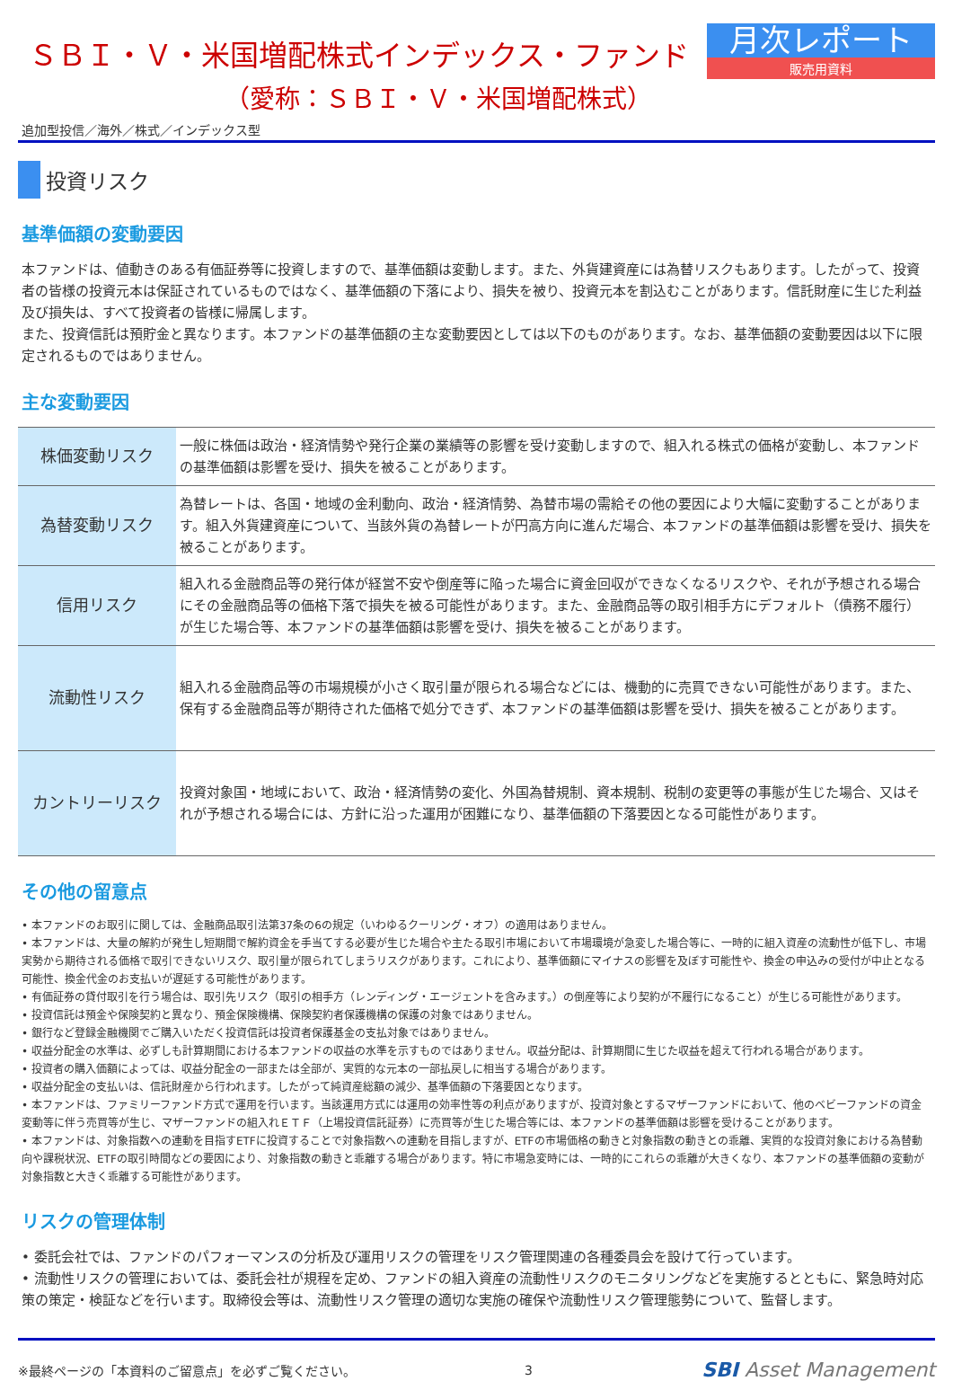ＳＢＩ・Ｖ・米国増配株式インデックス・ファンド
（愛称：ＳＢＩ・Ｖ・米国増配株式）
月次レポート
販売用資料
追加型投信／海外／株式／インデックス型
投資リスク
基準価額の変動要因
本ファンドは、値動きのある有価証券等に投資しますので、基準価額は変動します。また、外貨建資産には為替リスクもあります。したがって、投資者の皆様の投資元本は保証されているものではなく、基準価額の下落により、損失を被り、投資元本を割込むことがあります。信託財産に生じた利益及び損失は、すべて投資者の皆様に帰属します。
また、投資信託は預貯金と異なります。本ファンドの基準価額の主な変動要因としては以下のものがあります。なお、基準価額の変動要因は以下に限定されるものではありません。
主な変動要因
| 株価変動リスク | 一般に株価は政治・経済情勢や発行企業の業績等の影響を受け変動しますので、組入れる株式の価格が変動し、本ファンドの基準価額は影響を受け、損失を被ることがあります。 |
| 為替変動リスク | 為替レートは、各国・地域の金利動向、政治・経済情勢、為替市場の需給その他の要因により大幅に変動することがあります。組入外貨建資産について、当該外貨の為替レートが円高方向に進んだ場合、本ファンドの基準価額は影響を受け、損失を被ることがあります。 |
| 信用リスク | 組入れる金融商品等の発行体が経営不安や倒産等に陥った場合に資金回収ができなくなるリスクや、それが予想される場合にその金融商品等の価格下落で損失を被る可能性があります。また、金融商品等の取引相手方にデフォルト（債務不履行）が生じた場合等、本ファンドの基準価額は影響を受け、損失を被ることがあります。 |
| 流動性リスク | 組入れる金融商品等の市場規模が小さく取引量が限られる場合などには、機動的に売買できない可能性があります。また、保有する金融商品等が期待された価格で処分できず、本ファンドの基準価額は影響を受け、損失を被ることがあります。 |
| カントリーリスク | 投資対象国・地域において、政治・経済情勢の変化、外国為替規制、資本規制、税制の変更等の事態が生じた場合、又はそれが予想される場合には、方針に沿った運用が困難になり、基準価額の下落要因となる可能性があります。 |
その他の留意点
• 本ファンドのお取引に関しては、金融商品取引法第37条の6の規定（いわゆるクーリング・オフ）の適用はありません。
• 本ファンドは、大量の解約が発生し短期間で解約資金を手当てする必要が生じた場合や主たる取引市場において市場環境が急変した場合等に、一時的に組入資産の流動性が低下し、市場実勢から期待される価格で取引できないリスク、取引量が限られてしまうリスクがあります。これにより、基準価額にマイナスの影響を及ぼす可能性や、換金の申込みの受付が中止となる可能性、換金代金のお支払いが遅延する可能性があります。
• 有価証券の貸付取引を行う場合は、取引先リスク（取引の相手方（レンディング・エージェントを含みます。）の倒産等により契約が不履行になること）が生じる可能性があります。
• 投資信託は預金や保険契約と異なり、預金保険機構、保険契約者保護機構の保護の対象ではありません。
• 銀行など登録金融機関でご購入いただく投資信託は投資者保護基金の支払対象ではありません。
• 収益分配金の水準は、必ずしも計算期間における本ファンドの収益の水準を示すものではありません。収益分配は、計算期間に生じた収益を超えて行われる場合があります。
• 投資者の購入価額によっては、収益分配金の一部または全部が、実質的な元本の一部払戻しに相当する場合があります。
• 収益分配金の支払いは、信託財産から行われます。したがって純資産総額の減少、基準価額の下落要因となります。
• 本ファンドは、ファミリーファンド方式で運用を行います。当該運用方式には運用の効率性等の利点がありますが、投資対象とするマザーファンドにおいて、他のベビーファンドの資金変動等に伴う売買等が生じ、マザーファンドの組入れＥＴＦ（上場投資信託証券）に売買等が生じた場合等には、本ファンドの基準価額は影響を受けることがあります。
• 本ファンドは、対象指数への連動を目指すETFに投資することで対象指数への連動を目指しますが、ETFの市場価格の動きと対象指数の動きとの乖離、実質的な投資対象における為替動向や課税状況、ETFの取引時間などの要因により、対象指数の動きと乖離する場合があります。特に市場急変時には、一時的にこれらの乖離が大きくなり、本ファンドの基準価額の変動が対象指数と大きく乖離する可能性があります。
リスクの管理体制
• 委託会社では、ファンドのパフォーマンスの分析及び運用リスクの管理をリスク管理関連の各種委員会を設けて行っています。
• 流動性リスクの管理においては、委託会社が規程を定め、ファンドの組入資産の流動性リスクのモニタリングなどを実施するとともに、緊急時対応策の策定・検証などを行います。取締役会等は、流動性リスク管理の適切な実施の確保や流動性リスク管理態勢について、監督します。
※最終ページの「本資料のご留意点」を必ずご覧ください。
3
SBI Asset Management